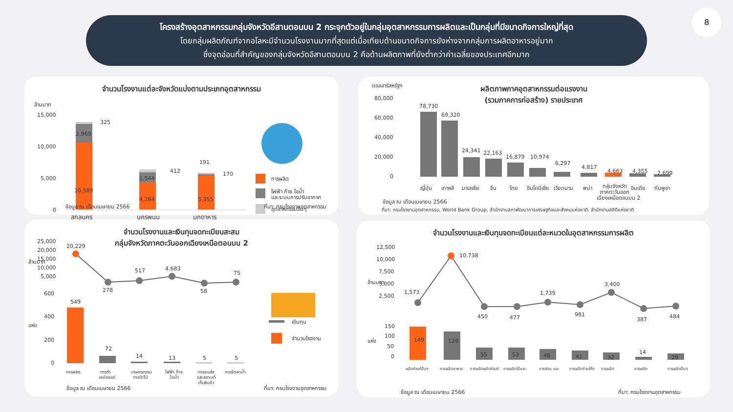โครงสร้างอุตสาหกรรมกลุ่มจังหวัดอีสานตอนบน 2 กระจุกตัวอยู่ในกลุ่มอุตสาหกรรมการผลิตและเป็นกลุ่มที่มีขนาดกิจการใหญ่ที่สุด
โดยกลุ่มผลิตภัณฑ์จากอโลหะมีจำนวนโรงงานมากที่สุดแต่เมื่อเทียบด้านขนาดกิจการยังห่างจากกลุ่มการผลิตอาหารอยู่มาก
ซึ่งจุดอ่อนที่สำคัญของกลุ่มจังหวัดอีสานตอนบน 2 คือด้านผลิตภาพที่ยังต่ำกว่าค่าเฉลี่ยของประเทศอีกมาก
8
จำนวนโรงงานแต่ละจังหวัดแบ่งตามประเภทอุตสาหกรรม
ล้านบาท
15,000
10,000
5,000
0
325
2,969
10,589
412
1,544
4,284
191
170
5,355
สกลนคร
นครพนม
มุกดาหาร
การผลิต
ไฟฟ้า ก๊าซ ไอน้ำ
และระบบการปรับอากาศ
อุตสาหกรรมอื่นๆ
ข้อมูล ณ เดือนเมษายน 2566 ที่มา: กรมโรงงานอุตสาหกรรม
ผลิตภาพภาคอุตสาหกรรมต่อแรงงาน
(รวมภาคการก่อสร้าง) รายประเทศ
ดอลลาร์สหรัฐฯ
80,000
60,000
40,000
20,000
0
78,730
69,320
24,341
22,163
16,879
10,974
6,297
4,817
4,663
4,355
2,699
ญี่ปุ่น
เกาหลี
มาเลเซีย
จีน
ไทย
อินโดนีเซีย
เวียดนาม
พม่า
กลุ่มจังหวัด
ภาคตะวันออก
เฉียงเหนือตอนบน 2
อินเดีย
กัมพูชา
ข้อมูล ณ เดือนเมษายน 2566
ที่มา: กรมโรงงานอุตสาหกรรม, World Bank Group, สำนักงานสภาพัฒนาการเศรษฐกิจและสังคมแห่งชาติ, สำนักงานสถิติแห่งชาติ
จำนวนโรงงานและเงินทุนจดทะเบียนสะสม
กลุ่มจังหวัดภาคตะวันออกเฉียงเหนือตอนบน 2
25,000
20,000
15,000
10,000
5,000
ล้านบาท
แห่ง
600
400
200
0
20,229
278
517
4,683
58
75
549
72
14
13
5
5
การผลิต
การทำ
เหมืองแร่
เกษตรกรรม
การป่าไม้
ไฟฟ้า ก๊าซ
ไอน้ำ
การขนส่ง
และสถานที่
เก็บสินค้า
การจัดหาน้ำ
เงินทุน
จำนวนโรงงาน
ข้อมูล ณ เดือนเมษายน 2566 ที่มา: กรมโรงงานอุตสาหกรรม
จำนวนโรงงานและเงินทุนจดทะเบียนแต่ละหมวดในอุตสาหกรรมการผลิต
12,500
10,000
7,500
5,000
2,500
ล้านบาท
แห่ง
150
100
50
0
1,573
10,738
450
477
1,739
981
3,400
387
484
149
128
55
53
48
41
32
14
29
ผลิตภัณฑ์อื่นๆ
การผลิตอาหาร
การผลิตผลิตภัณฑ์
การผลิตไม้และ
การซ่อม และ
การผลิตถ่านโค้ก
การผลิต
การผลิต
การผลิตอื่นๆ
ข้อมูล ณ เดือนเมษายน 2566
ที่มา: กรมโรงงานอุตสาหกรรม